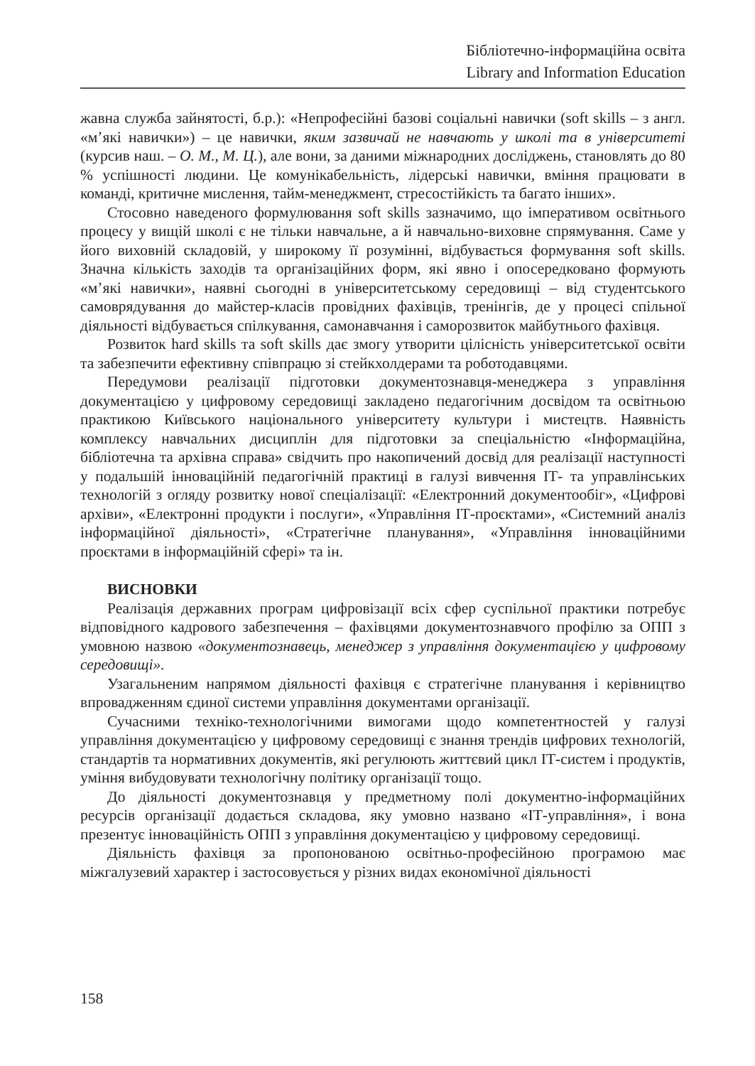Бібліотечно-інформаційна освіта
Library and Information Education
жавна служба зайнятості, б.р.): «Непрофесійні базові соціальні навички (soft skills – з англ. «м’які навички») – це навички, яким зазвичай не навчають у школі та в університеті (курсив наш. – О. М., М. Ц.), але вони, за даними міжнародних досліджень, становлять до 80 % успішності людини. Це комунікабельність, лідерські навички, вміння працювати в команді, критичне мислення, тайм-менеджмент, стресостійкість та багато інших».
Стосовно наведеного формулювання soft skills зазначимо, що імперативом освітнього процесу у вищій школі є не тільки навчальне, а й навчально-виховне спрямування. Саме у його виховній складовій, у широкому її розумінні, відбувається формування soft skills. Значна кількість заходів та організаційних форм, які явно і опосередковано формують «м’які навички», наявні сьогодні в університетському середовищі – від студентського самоврядування до майстер-класів провідних фахівців, тренінгів, де у процесі спільної діяльності відбувається спілкування, самонавчання і саморозвиток майбутнього фахівця.
Розвиток hard skills та soft skills дає змогу утворити цілісність університетської освіти та забезпечити ефективну співпрацю зі стейкхолдерами та роботодавцями.
Передумови реалізації підготовки документознавця-менеджера з управління документацією у цифровому середовищі закладено педагогічним досвідом та освітньою практикою Київського національного університету культури і мистецтв. Наявність комплексу навчальних дисциплін для підготовки за спеціальністю «Інформаційна, бібліотечна та архівна справа» свідчить про накопичений досвід для реалізації наступності у подальшій інноваційній педагогічній практиці в галузі вивчення ІТ- та управлінських технологій з огляду розвитку нової спеціалізації: «Електронний документообіг», «Цифрові архіви», «Електронні продукти і послуги», «Управління ІТ-проєктами», «Системний аналіз інформаційної діяльності», «Стратегічне планування», «Управління інноваційними проєктами в інформаційній сфері» та ін.
ВИСНОВКИ
Реалізація державних програм цифровізації всіх сфер суспільної практики потребує відповідного кадрового забезпечення – фахівцями документознавчого профілю за ОПП з умовною назвою «документознавець, менеджер з управління документацією у цифровому середовищі».
Узагальненим напрямом діяльності фахівця є стратегічне планування і керівництво впровадженням єдиної системи управління документами організації.
Сучасними техніко-технологічними вимогами щодо компетентностей у галузі управління документацією у цифровому середовищі є знання трендів цифрових технологій, стандартів та нормативних документів, які регулюють життєвий цикл ІТ-систем і продуктів, уміння вибудовувати технологічну політику організації тощо.
До діяльності документознавця у предметному полі документно-інформаційних ресурсів організації додається складова, яку умовно названо «ІТ-управління», і вона презентує інноваційність ОПП з управління документацією у цифровому середовищі.
Діяльність фахівця за пропонованою освітньо-професійною програмою має міжгалузевий характер і застосовується у різних видах економічної діяльності
158